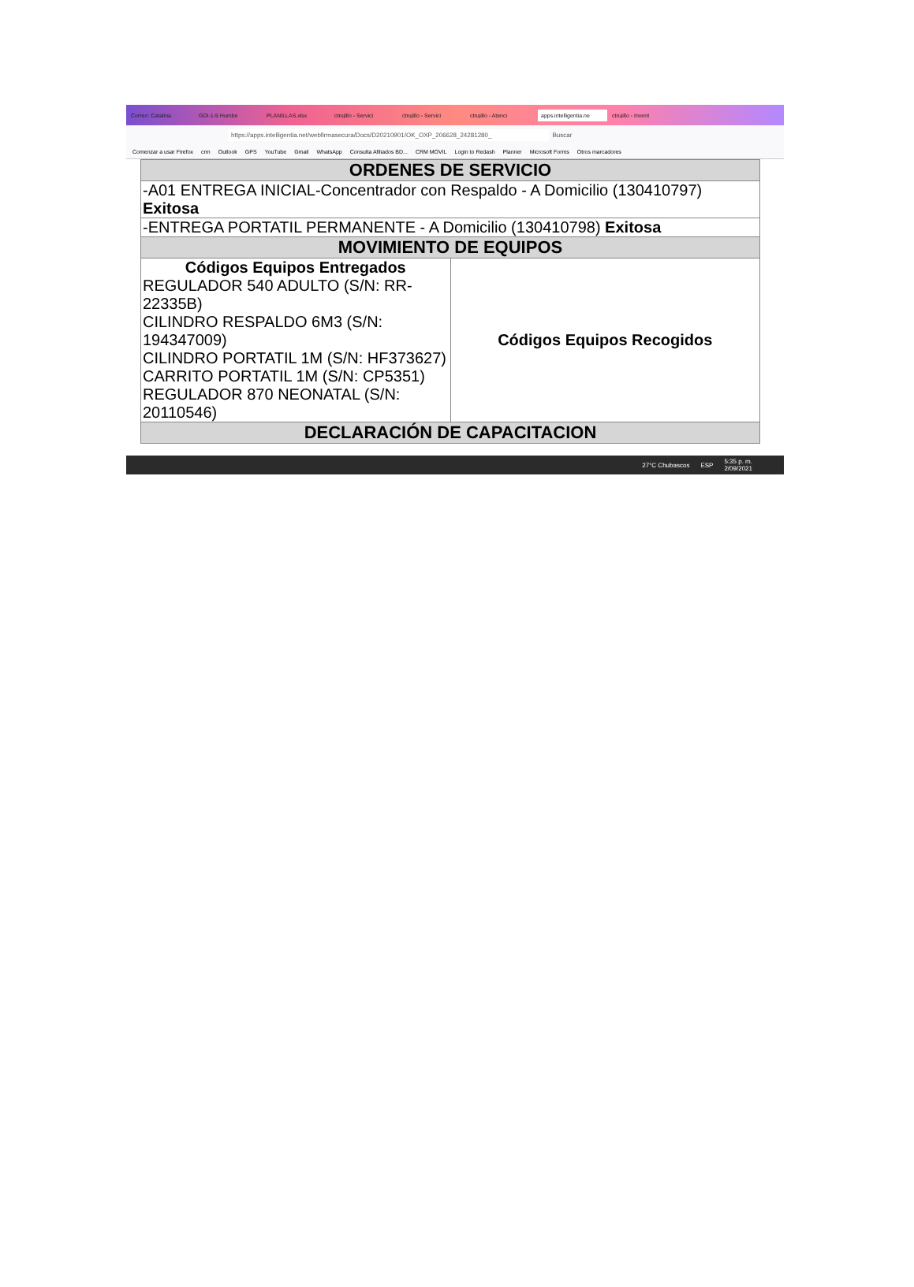Correo: Catalina GDI-1-5 Humbe PLANILLAS.xlsx ctrujillo - Servici ctrujillo - Servici ctrujillo - Atenci apps.intelligentia.ne ctrujillo - Invent
https://apps.intelligentia.net/webfirmasecura/Docs/D20210901/OK_OXP_206628_24281280_ Buscar
Comenzar a usar Firefox crm Outlook GPS YouTube Gmail WhatsApp Consulta Afiliados BD... CRM MOVIL Login to Redash Planner Microsoft Forms Otros marcadores
| ORDENES DE SERVICIO | |
| --- | --- |
| -A01 ENTREGA INICIAL-Concentrador con Respaldo - A Domicilio (130410797) Exitosa | |
| -ENTREGA PORTATIL PERMANENTE - A Domicilio (130410798) Exitosa | |
| MOVIMIENTO DE EQUIPOS | |
| Códigos Equipos Entregados REGULADOR 540 ADULTO (S/N: RR-22335B) CILINDRO RESPALDO 6M3 (S/N: 194347009) CILINDRO PORTATIL 1M (S/N: HF373627) CARRITO PORTATIL 1M (S/N: CP5351) REGULADOR 870 NEONATAL (S/N: 20110546) | Códigos Equipos Recogidos |
| DECLARACIÓN DE CAPACITACION | |
27°C Chubascos ESP 5:35 p. m.
2/09/2021